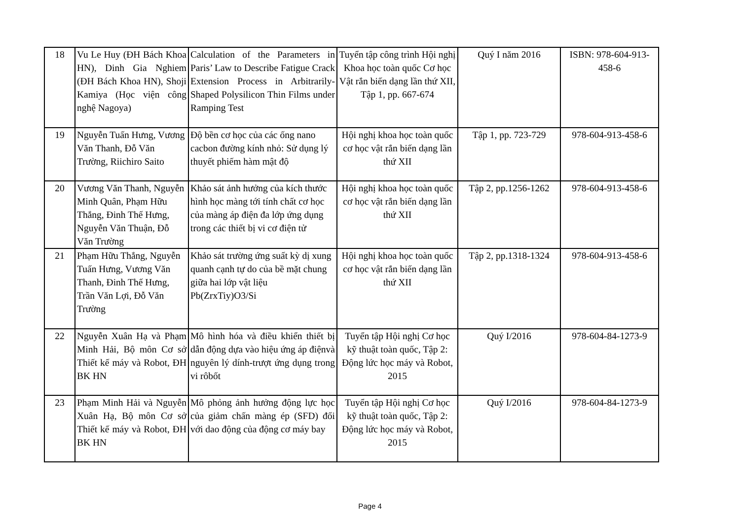| 18 | Vu Le Huy (ĐH Bách Khoa HN), Dinh Gia Nghiem (ĐH Bách Khoa HN), Shoji Kamiya (Học viện công nghệ Nagoya) | Calculation of the Parameters in Paris’ Law to Describe Fatigue Crack Extension Process in Arbitrarily-Shaped Polysilicon Thin Films under Ramping Test | Tuyển tập công trình Hội nghị Khoa học toàn quốc Cơ học Vật rắn biến dạng lần thứ XII, Tập 1, pp. 667-674 | Quý I năm 2016 | ISBN: 978-604-913-458-6 |
| 19 | Nguyễn Tuấn Hưng, Vương Văn Thanh, Đỗ Văn Trường, Riichiro Saito | Độ bền cơ học của các ống nano cacbon đường kính nhỏ: Sử dụng lý thuyết phiếm hàm mật độ | Hội nghị khoa học toàn quốc cơ học vật rắn biến dạng lần thứ XII | Tập 1, pp. 723-729 | 978-604-913-458-6 |
| 20 | Vương Văn Thanh, Nguyễn Minh Quân, Phạm Hữu Thắng, Đinh Thế Hưng, Nguyễn Văn Thuận, Đỗ Văn Trường | Khảo sát ảnh hưởng của kích thước hình học màng tới tính chất cơ học của màng áp điện đa lớp ứng dụng trong các thiết bị vi cơ điện tử | Hội nghị khoa học toàn quốc cơ học vật rắn biến dạng lần thứ XII | Tập 2, pp.1256-1262 | 978-604-913-458-6 |
| 21 | Phạm Hữu Thắng, Nguyễn Tuấn Hưng, Vương Văn Thanh, Đinh Thế Hưng, Trần Văn Lợi, Đỗ Văn Trường | Khảo sát trường ứng suất kỳ dị xung quanh cạnh tự do của bề mặt chung giữa hai lớp vật liệu Pb(ZrxTiy)O3/Si | Hội nghị khoa học toàn quốc cơ học vật rắn biến dạng lần thứ XII | Tập 2, pp.1318-1324 | 978-604-913-458-6 |
| 22 | Nguyễn Xuân Hạ và Phạm Minh Hải, Bộ môn Cơ sở Thiết kế máy và Robot, ĐH BK HN | Mô hình hóa và điều khiển thiết bị dẫn động dựa vào hiệu ứng áp điệnvà nguyên lý dính-trượt ứng dụng trong vi rôbốt | Tuyển tập Hội nghị Cơ học kỹ thuật toàn quốc, Tập 2: Động lức học máy và Robot, 2015 | Quý I/2016 | 978-604-84-1273-9 |
| 23 | Phạm Minh Hải và Nguyễn Xuân Hạ, Bộ môn Cơ sở Thiết kế máy và Robot, ĐH BK HN | Mô phỏng ảnh hưởng động lực học của giảm chấn màng ép (SFD) đối với dao động của động cơ máy bay | Tuyển tập Hội nghị Cơ học kỹ thuật toàn quốc, Tập 2: Động lức học máy và Robot, 2015 | Quý I/2016 | 978-604-84-1273-9 |
Page 4